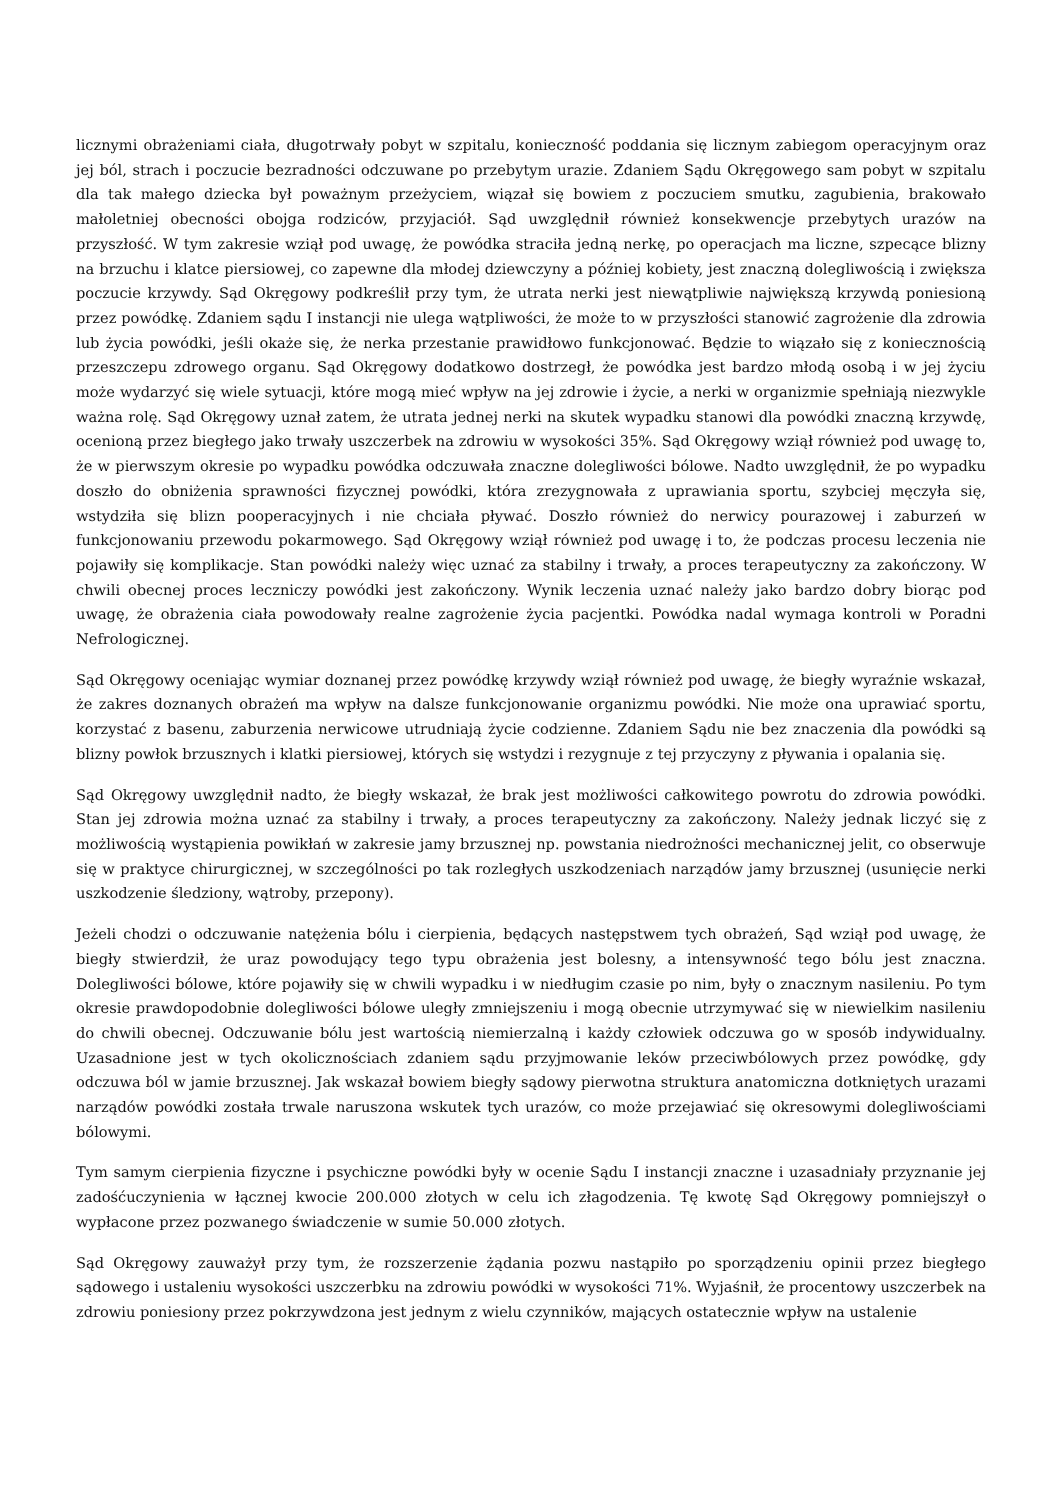licznymi obrażeniami ciała, długotrwały pobyt w szpitalu, konieczność poddania się licznym zabiegom operacyjnym oraz jej ból, strach i poczucie bezradności odczuwane po przebytym urazie. Zdaniem Sądu Okręgowego sam pobyt w szpitalu dla tak małego dziecka był poważnym przeżyciem, wiązał się bowiem z poczuciem smutku, zagubienia, brakowało małoletniej obecności obojga rodziców, przyjaciół. Sąd uwzględnił również konsekwencje przebytych urazów na przyszłość. W tym zakresie wziął pod uwagę, że powódka straciła jedną nerkę, po operacjach ma liczne, szpecące blizny na brzuchu i klatce piersiowej, co zapewne dla młodej dziewczyny a później kobiety, jest znaczną dolegliwością i zwiększa poczucie krzywdy. Sąd Okręgowy podkreślił przy tym, że utrata nerki jest niewątpliwie największą krzywdą poniesioną przez powódkę. Zdaniem sądu I instancji nie ulega wątpliwości, że może to w przyszłości stanowić zagrożenie dla zdrowia lub życia powódki, jeśli okaże się, że nerka przestanie prawidłowo funkcjonować. Będzie to wiązało się z koniecznością przeszczepu zdrowego organu. Sąd Okręgowy dodatkowo dostrzegł, że powódka jest bardzo młodą osobą i w jej życiu może wydarzyć się wiele sytuacji, które mogą mieć wpływ na jej zdrowie i życie, a nerki w organizmie spełniają niezwykle ważna rolę. Sąd Okręgowy uznał zatem, że utrata jednej nerki na skutek wypadku stanowi dla powódki znaczną krzywdę, ocenioną przez biegłego jako trwały uszczerbek na zdrowiu w wysokości 35%. Sąd Okręgowy wziął również pod uwagę to, że w pierwszym okresie po wypadku powódka odczuwała znaczne dolegliwości bólowe. Nadto uwzględnił, że po wypadku doszło do obniżenia sprawności fizycznej powódki, która zrezygnowała z uprawiania sportu, szybciej męczyła się, wstydziła się blizn pooperacyjnych i nie chciała pływać. Doszło również do nerwicy pourazowej i zaburzeń w funkcjonowaniu przewodu pokarmowego. Sąd Okręgowy wziął również pod uwagę i to, że podczas procesu leczenia nie pojawiły się komplikacje. Stan powódki należy więc uznać za stabilny i trwały, a proces terapeutyczny za zakończony. W chwili obecnej proces leczniczy powódki jest zakończony. Wynik leczenia uznać należy jako bardzo dobry biorąc pod uwagę, że obrażenia ciała powodowały realne zagrożenie życia pacjentki. Powódka nadal wymaga kontroli w Poradni Nefrologicznej.
Sąd Okręgowy oceniając wymiar doznanej przez powódkę krzywdy wziął również pod uwagę, że biegły wyraźnie wskazał, że zakres doznanych obrażeń ma wpływ na dalsze funkcjonowanie organizmu powódki. Nie może ona uprawiać sportu, korzystać z basenu, zaburzenia nerwicowe utrudniają życie codzienne. Zdaniem Sądu nie bez znaczenia dla powódki są blizny powłok brzusznych i klatki piersiowej, których się wstydzi i rezygnuje z tej przyczyny z pływania i opalania się.
Sąd Okręgowy uwzględnił nadto, że biegły wskazał, że brak jest możliwości całkowitego powrotu do zdrowia powódki. Stan jej zdrowia można uznać za stabilny i trwały, a proces terapeutyczny za zakończony. Należy jednak liczyć się z możliwością wystąpienia powikłań w zakresie jamy brzusznej np. powstania niedrożności mechanicznej jelit, co obserwuje się w praktyce chirurgicznej, w szczególności po tak rozległych uszkodzeniach narządów jamy brzusznej (usunięcie nerki uszkodzenie śledziony, wątroby, przepony).
Jeżeli chodzi o odczuwanie natężenia bólu i cierpienia, będących następstwem tych obrażeń, Sąd wziął pod uwagę, że biegły stwierdził, że uraz powodujący tego typu obrażenia jest bolesny, a intensywność tego bólu jest znaczna. Dolegliwości bólowe, które pojawiły się w chwili wypadku i w niedługim czasie po nim, były o znacznym nasileniu. Po tym okresie prawdopodobnie dolegliwości bólowe uległy zmniejszeniu i mogą obecnie utrzymywać się w niewielkim nasileniu do chwili obecnej. Odczuwanie bólu jest wartością niemierzalną i każdy człowiek odczuwa go w sposób indywidualny. Uzasadnione jest w tych okolicznościach zdaniem sądu przyjmowanie leków przeciwbólowych przez powódkę, gdy odczuwa ból w jamie brzusznej. Jak wskazał bowiem biegły sądowy pierwotna struktura anatomiczna dotkniętych urazami narządów powódki została trwale naruszona wskutek tych urazów, co może przejawiać się okresowymi dolegliwościami bólowymi.
Tym samym cierpienia fizyczne i psychiczne powódki były w ocenie Sądu I instancji znaczne i uzasadniały przyznanie jej zadośćuczynienia w łącznej kwocie 200.000 złotych w celu ich złagodzenia. Tę kwotę Sąd Okręgowy pomniejszył o wypłacone przez pozwanego świadczenie w sumie 50.000 złotych.
Sąd Okręgowy zauważył przy tym, że rozszerzenie żądania pozwu nastąpiło po sporządzeniu opinii przez biegłego sądowego i ustaleniu wysokości uszczerbku na zdrowiu powódki w wysokości 71%. Wyjaśnił, że procentowy uszczerbek na zdrowiu poniesiony przez pokrzywdzona jest jednym z wielu czynników, mających ostatecznie wpływ na ustalenie